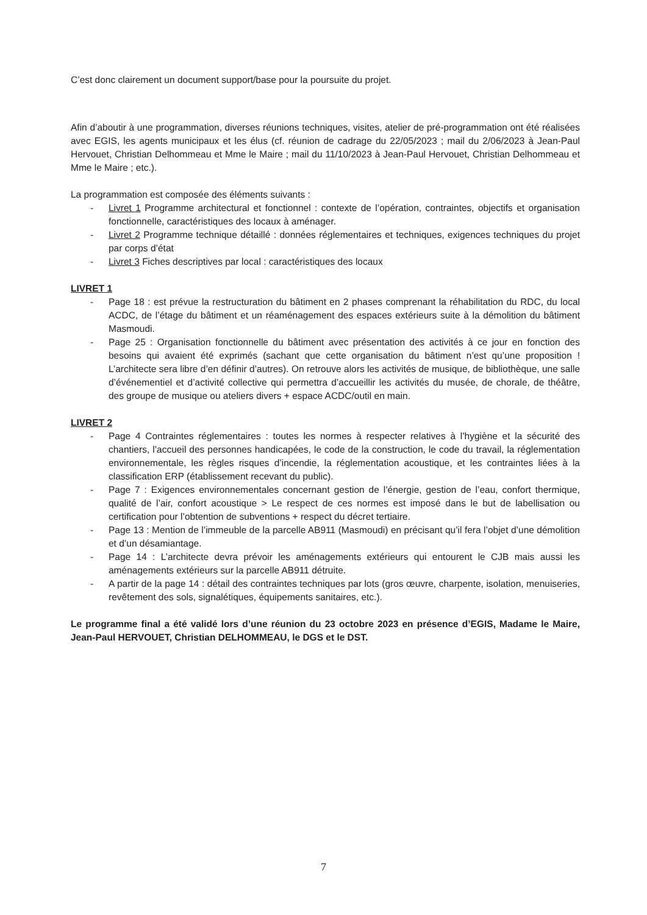C’est donc clairement un document support/base pour la poursuite du projet.
Afin d’aboutir à une programmation, diverses réunions techniques, visites, atelier de pré-programmation ont été réalisées avec EGIS, les agents municipaux et les élus (cf. réunion de cadrage du 22/05/2023 ; mail du 2/06/2023 à Jean-Paul Hervouet, Christian Delhommeau et Mme le Maire ; mail du 11/10/2023 à Jean-Paul Hervouet, Christian Delhommeau et Mme le Maire ; etc.).
La programmation est composée des éléments suivants :
- Livret 1 Programme architectural et fonctionnel : contexte de l’opération, contraintes, objectifs et organisation fonctionnelle, caractéristiques des locaux à aménager.
- Livret 2 Programme technique détaillé : données réglementaires et techniques, exigences techniques du projet par corps d’état
- Livret 3 Fiches descriptives par local : caractéristiques des locaux
LIVRET 1
- Page 18 : est prévue la restructuration du bâtiment en 2 phases comprenant la réhabilitation du RDC, du local ACDC, de l’étage du bâtiment et un réaménagement des espaces extérieurs suite à la démolition du bâtiment Masmoudi.
- Page 25 : Organisation fonctionnelle du bâtiment avec présentation des activités à ce jour en fonction des besoins qui avaient été exprimés (sachant que cette organisation du bâtiment n’est qu’une proposition ! L’architecte sera libre d’en définir d’autres). On retrouve alors les activités de musique, de bibliothèque, une salle d’événementiel et d’activité collective qui permettra d’accueillir les activités du musée, de chorale, de théâtre, des groupe de musique ou ateliers divers + espace ACDC/outil en main.
LIVRET 2
- Page 4 Contraintes réglementaires : toutes les normes à respecter relatives à l’hygiène et la sécurité des chantiers, l’accueil des personnes handicapées, le code de la construction, le code du travail, la réglementation environnementale, les règles risques d’incendie, la réglementation acoustique, et les contraintes liées à la classification ERP (établissement recevant du public).
- Page 7 : Exigences environnementales concernant gestion de l’énergie, gestion de l’eau, confort thermique, qualité de l’air, confort acoustique > Le respect de ces normes est imposé dans le but de labellisation ou certification pour l’obtention de subventions + respect du décret tertiaire.
- Page 13 : Mention de l’immeuble de la parcelle AB911 (Masmoudi) en précisant qu’il fera l’objet d’une démolition et d’un désamiantage.
- Page 14 : L’architecte devra prévoir les aménagements extérieurs qui entourent le CJB mais aussi les aménagements extérieurs sur la parcelle AB911 détruite.
- A partir de la page 14 : détail des contraintes techniques par lots (gros œuvre, charpente, isolation, menuiseries, revêtement des sols, signalétiques, équipements sanitaires, etc.).
Le programme final a été validé lors d’une réunion du 23 octobre 2023 en présence d’EGIS, Madame le Maire, Jean-Paul HERVOUET, Christian DELHOMMEAU, le DGS et le DST.
7